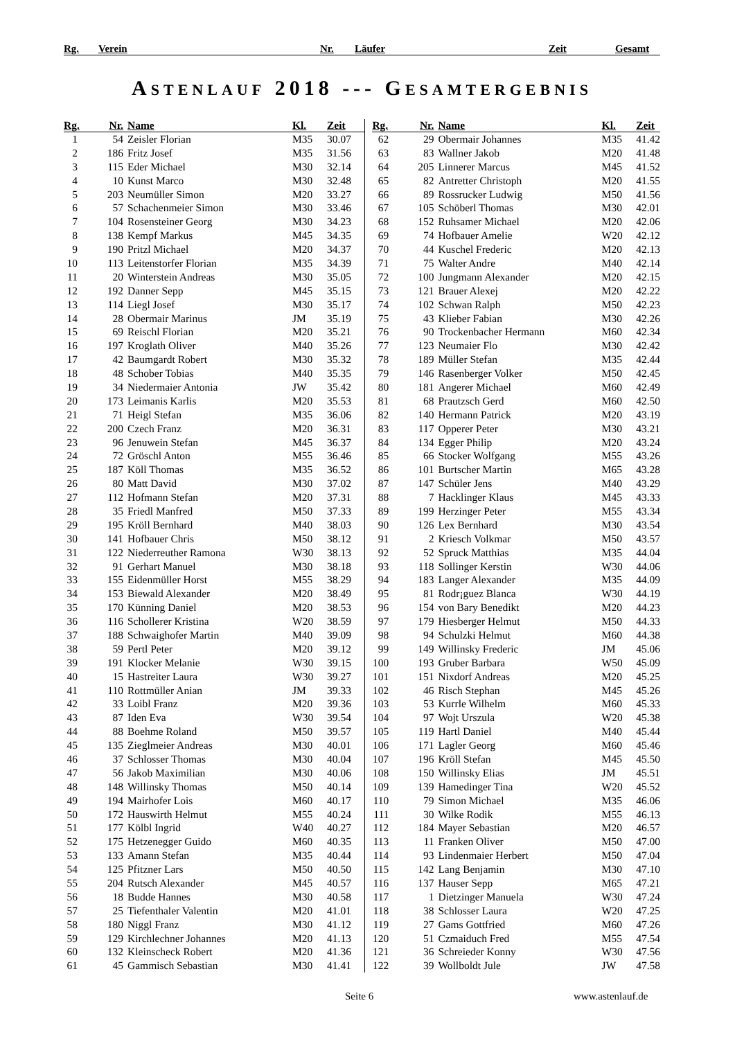Rg. Verein Nr. Läufer Zeit Gesamt
ASTENLAUF 2018 --- GESAMTERGEBNIS
| Rg. | Nr. | Name | Kl. | Zeit |
| --- | --- | --- | --- | --- |
| 1 | 54 | Zeisler Florian | M35 | 30.07 |
| 2 | 186 | Fritz Josef | M35 | 31.56 |
| 3 | 115 | Eder Michael | M30 | 32.14 |
| 4 | 10 | Kunst Marco | M30 | 32.48 |
| 5 | 203 | Neumüller Simon | M20 | 33.27 |
| 6 | 57 | Schachenmeier Simon | M30 | 33.46 |
| 7 | 104 | Rosensteiner Georg | M30 | 34.23 |
| 8 | 138 | Kempf Markus | M45 | 34.35 |
| 9 | 190 | Pritzl Michael | M20 | 34.37 |
| 10 | 113 | Leitenstorfer Florian | M35 | 34.39 |
| 11 | 20 | Winterstein Andreas | M30 | 35.05 |
| 12 | 192 | Danner Sepp | M45 | 35.15 |
| 13 | 114 | Liegl Josef | M30 | 35.17 |
| 14 | 28 | Obermair Marinus | JM | 35.19 |
| 15 | 69 | Reischl Florian | M20 | 35.21 |
| 16 | 197 | Kroglath Oliver | M40 | 35.26 |
| 17 | 42 | Baumgardt Robert | M30 | 35.32 |
| 18 | 48 | Schober Tobias | M40 | 35.35 |
| 19 | 34 | Niedermaier Antonia | JW | 35.42 |
| 20 | 173 | Leimanis Karlis | M20 | 35.53 |
| 21 | 71 | Heigl Stefan | M35 | 36.06 |
| 22 | 200 | Czech Franz | M20 | 36.31 |
| 23 | 96 | Jenuwein Stefan | M45 | 36.37 |
| 24 | 72 | Gröschl Anton | M55 | 36.46 |
| 25 | 187 | Köll Thomas | M35 | 36.52 |
| 26 | 80 | Matt David | M30 | 37.02 |
| 27 | 112 | Hofmann Stefan | M20 | 37.31 |
| 28 | 35 | Friedl Manfred | M50 | 37.33 |
| 29 | 195 | Kröll Bernhard | M40 | 38.03 |
| 30 | 141 | Hofbauer Chris | M50 | 38.12 |
| 31 | 122 | Niederreuther Ramona | W30 | 38.13 |
| 32 | 91 | Gerhart Manuel | M30 | 38.18 |
| 33 | 155 | Eidenmüller Horst | M55 | 38.29 |
| 34 | 153 | Biewald Alexander | M20 | 38.49 |
| 35 | 170 | Künning Daniel | M20 | 38.53 |
| 36 | 116 | Schollerer Kristina | W20 | 38.59 |
| 37 | 188 | Schwaighofer Martin | M40 | 39.09 |
| 38 | 59 | Pertl Peter | M20 | 39.12 |
| 39 | 191 | Klocker Melanie | W30 | 39.15 |
| 40 | 15 | Hastreiter Laura | W30 | 39.27 |
| 41 | 110 | Rottmüller Anian | JM | 39.33 |
| 42 | 33 | Loibl Franz | M20 | 39.36 |
| 43 | 87 | Iden Eva | W30 | 39.54 |
| 44 | 88 | Boehme Roland | M50 | 39.57 |
| 45 | 135 | Zieglmeier Andreas | M30 | 40.01 |
| 46 | 37 | Schlosser Thomas | M30 | 40.04 |
| 47 | 56 | Jakob Maximilian | M30 | 40.06 |
| 48 | 148 | Willinsky Thomas | M50 | 40.14 |
| 49 | 194 | Mairhofer Lois | M60 | 40.17 |
| 50 | 172 | Hauswirth Helmut | M55 | 40.24 |
| 51 | 177 | Kölbl Ingrid | W40 | 40.27 |
| 52 | 175 | Hetzenegger Guido | M60 | 40.35 |
| 53 | 133 | Amann Stefan | M35 | 40.44 |
| 54 | 125 | Pfitzner Lars | M50 | 40.50 |
| 55 | 204 | Rutsch Alexander | M45 | 40.57 |
| 56 | 18 | Budde Hannes | M30 | 40.58 |
| 57 | 25 | Tiefenthaler Valentin | M20 | 41.01 |
| 58 | 180 | Niggl Franz | M30 | 41.12 |
| 59 | 129 | Kirchlechner Johannes | M20 | 41.13 |
| 60 | 132 | Kleinscheck Robert | M20 | 41.36 |
| 61 | 45 | Gammisch Sebastian | M30 | 41.41 |
| Rg. | Nr. | Name | Kl. | Zeit |
| --- | --- | --- | --- | --- |
| 62 | 29 | Obermair Johannes | M35 | 41.42 |
| 63 | 83 | Wallner Jakob | M20 | 41.48 |
| 64 | 205 | Linnerer Marcus | M45 | 41.52 |
| 65 | 82 | Antretter Christoph | M20 | 41.55 |
| 66 | 89 | Rossrucker Ludwig | M50 | 41.56 |
| 67 | 105 | Schöberl Thomas | M30 | 42.01 |
| 68 | 152 | Ruhsamer Michael | M20 | 42.06 |
| 69 | 74 | Hofbauer Amelie | W20 | 42.12 |
| 70 | 44 | Kuschel Frederic | M20 | 42.13 |
| 71 | 75 | Walter Andre | M40 | 42.14 |
| 72 | 100 | Jungmann Alexander | M20 | 42.15 |
| 73 | 121 | Brauer Alexej | M20 | 42.22 |
| 74 | 102 | Schwan Ralph | M50 | 42.23 |
| 75 | 43 | Klieber Fabian | M30 | 42.26 |
| 76 | 90 | Trockenbacher Hermann | M60 | 42.34 |
| 77 | 123 | Neumaier Flo | M30 | 42.42 |
| 78 | 189 | Müller Stefan | M35 | 42.44 |
| 79 | 146 | Rasenberger Volker | M50 | 42.45 |
| 80 | 181 | Angerer Michael | M60 | 42.49 |
| 81 | 68 | Prautzsch Gerd | M60 | 42.50 |
| 82 | 140 | Hermann Patrick | M20 | 43.19 |
| 83 | 117 | Opperer Peter | M30 | 43.21 |
| 84 | 134 | Egger Philip | M20 | 43.24 |
| 85 | 66 | Stocker Wolfgang | M55 | 43.26 |
| 86 | 101 | Burtscher Martin | M65 | 43.28 |
| 87 | 147 | Schüler Jens | M40 | 43.29 |
| 88 | 7 | Hacklinger Klaus | M45 | 43.33 |
| 89 | 199 | Herzinger Peter | M55 | 43.34 |
| 90 | 126 | Lex Bernhard | M30 | 43.54 |
| 91 | 2 | Kriesch Volkmar | M50 | 43.57 |
| 92 | 52 | Spruck Matthias | M35 | 44.04 |
| 93 | 118 | Sollinger Kerstin | W30 | 44.06 |
| 94 | 183 | Langer Alexander | M35 | 44.09 |
| 95 | 81 | Rodr¡guez Blanca | W30 | 44.19 |
| 96 | 154 | von Bary Benedikt | M20 | 44.23 |
| 97 | 179 | Hiesberger Helmut | M50 | 44.33 |
| 98 | 94 | Schulzki Helmut | M60 | 44.38 |
| 99 | 149 | Willinsky Frederic | JM | 45.06 |
| 100 | 193 | Gruber Barbara | W50 | 45.09 |
| 101 | 151 | Nixdorf Andreas | M20 | 45.25 |
| 102 | 46 | Risch Stephan | M45 | 45.26 |
| 103 | 53 | Kurrle Wilhelm | M60 | 45.33 |
| 104 | 97 | Wojt Urszula | W20 | 45.38 |
| 105 | 119 | Hartl Daniel | M40 | 45.44 |
| 106 | 171 | Lagler Georg | M60 | 45.46 |
| 107 | 196 | Kröll Stefan | M45 | 45.50 |
| 108 | 150 | Willinsky Elias | JM | 45.51 |
| 109 | 139 | Hamedinger Tina | W20 | 45.52 |
| 110 | 79 | Simon Michael | M35 | 46.06 |
| 111 | 30 | Wilke Rodik | M55 | 46.13 |
| 112 | 184 | Mayer Sebastian | M20 | 46.57 |
| 113 | 11 | Franken Oliver | M50 | 47.00 |
| 114 | 93 | Lindenmaier Herbert | M50 | 47.04 |
| 115 | 142 | Lang Benjamin | M30 | 47.10 |
| 116 | 137 | Hauser Sepp | M65 | 47.21 |
| 117 | 1 | Dietzinger Manuela | W30 | 47.24 |
| 118 | 38 | Schlosser Laura | W20 | 47.25 |
| 119 | 27 | Gams Gottfried | M60 | 47.26 |
| 120 | 51 | Czmaiduch Fred | M55 | 47.54 |
| 121 | 36 | Schreieder Konny | W30 | 47.56 |
| 122 | 39 | Wollboldt Jule | JW | 47.58 |
Seite 6 www.astenlauf.de